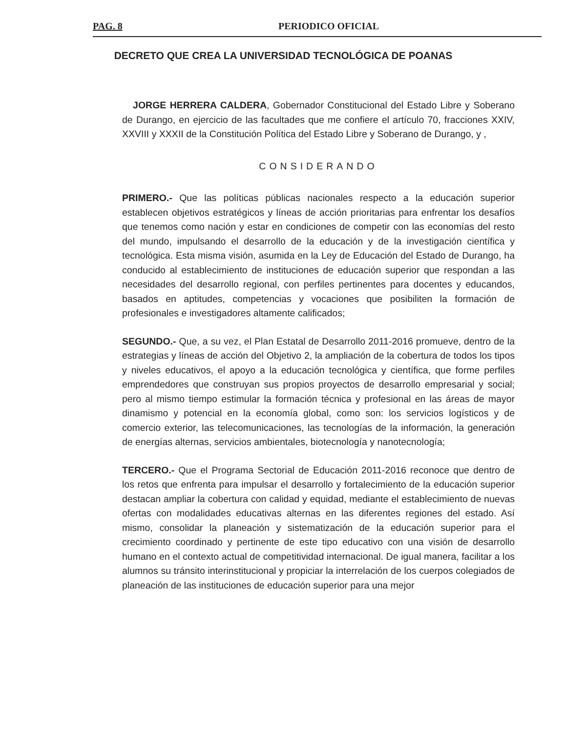PAG. 8 PERIODICO OFICIAL
DECRETO QUE CREA LA UNIVERSIDAD TECNOLÓGICA DE POANAS
JORGE HERRERA CALDERA, Gobernador Constitucional del Estado Libre y Soberano de Durango, en ejercicio de las facultades que me confiere el artículo 70, fracciones XXIV, XXVIII y XXXII de la Constitución Política del Estado Libre y Soberano de Durango, y ,
CONSIDERANDO
PRIMERO.- Que las políticas públicas nacionales respecto a la educación superior establecen objetivos estratégicos y líneas de acción prioritarias para enfrentar los desafíos que tenemos como nación y estar en condiciones de competir con las economías del resto del mundo, impulsando el desarrollo de la educación y de la investigación científica y tecnológica. Esta misma visión, asumida en la Ley de Educación del Estado de Durango, ha conducido al establecimiento de instituciones de educación superior que respondan a las necesidades del desarrollo regional, con perfiles pertinentes para docentes y educandos, basados en aptitudes, competencias y vocaciones que posibiliten la formación de profesionales e investigadores altamente calificados;
SEGUNDO.- Que, a su vez, el Plan Estatal de Desarrollo 2011-2016 promueve, dentro de la estrategias y líneas de acción del Objetivo 2, la ampliación de la cobertura de todos los tipos y niveles educativos, el apoyo a la educación tecnológica y científica, que forme perfiles emprendedores que construyan sus propios proyectos de desarrollo empresarial y social; pero al mismo tiempo estimular la formación técnica y profesional en las áreas de mayor dinamismo y potencial en la economía global, como son: los servicios logísticos y de comercio exterior, las telecomunicaciones, las tecnologías de la información, la generación de energías alternas, servicios ambientales, biotecnología y nanotecnología;
TERCERO.- Que el Programa Sectorial de Educación 2011-2016 reconoce que dentro de los retos que enfrenta para impulsar el desarrollo y fortalecimiento de la educación superior destacan ampliar la cobertura con calidad y equidad, mediante el establecimiento de nuevas ofertas con modalidades educativas alternas en las diferentes regiones del estado. Así mismo, consolidar la planeación y sistematización de la educación superior para el crecimiento coordinado y pertinente de este tipo educativo con una visión de desarrollo humano en el contexto actual de competitividad internacional. De igual manera, facilitar a los alumnos su tránsito interinstitucional y propiciar la interrelación de los cuerpos colegiados de planeación de las instituciones de educación superior para una mejor